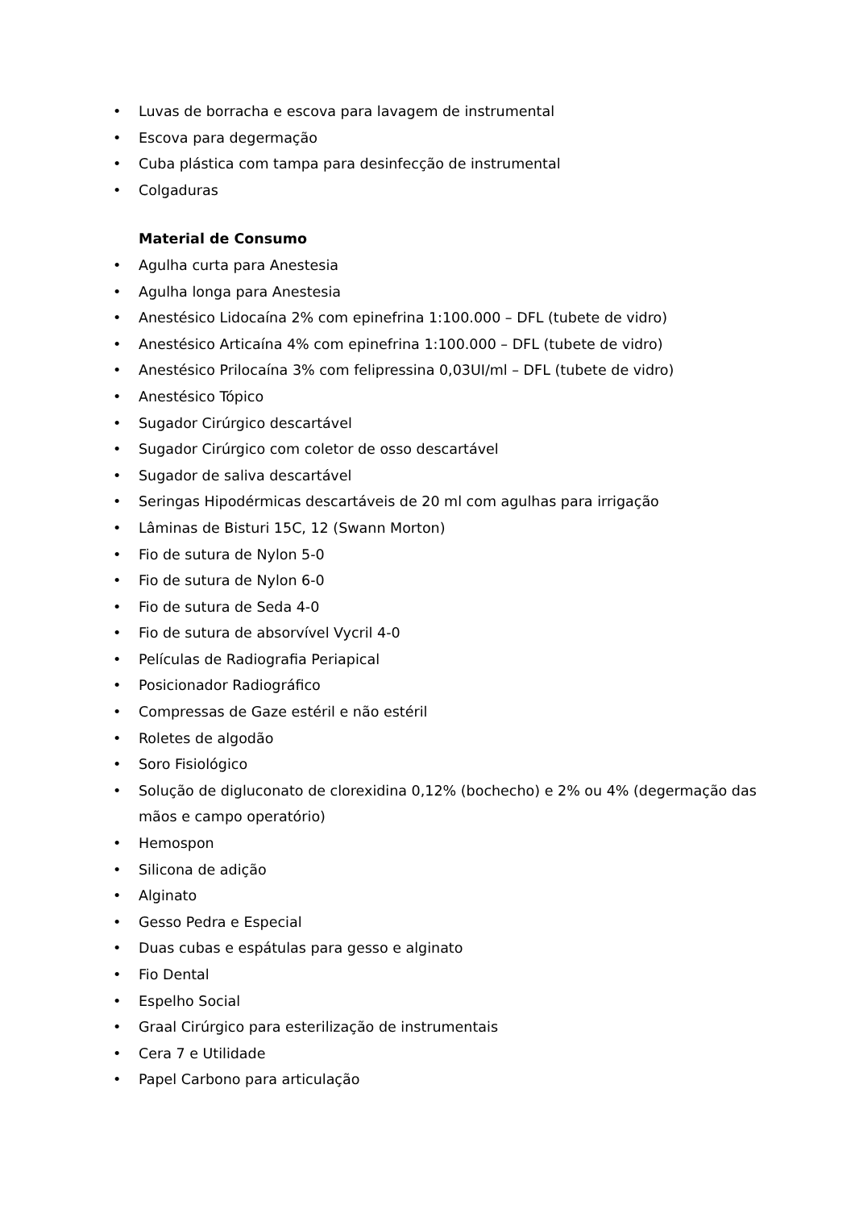• Luvas de borracha e escova para lavagem de instrumental
• Escova para degermação
• Cuba plástica com tampa para desinfecção de instrumental
• Colgaduras
Material de Consumo
• Agulha curta para Anestesia
• Agulha longa para Anestesia
• Anestésico Lidocaína 2% com epinefrina 1:100.000 – DFL (tubete de vidro)
• Anestésico Articaína 4% com epinefrina 1:100.000 – DFL (tubete de vidro)
• Anestésico Prilocaína 3% com felipressina 0,03UI/ml – DFL (tubete de vidro)
• Anestésico Tópico
• Sugador Cirúrgico descartável
• Sugador Cirúrgico com coletor de osso descartável
• Sugador de saliva descartável
• Seringas Hipodérmicas descartáveis de 20 ml com agulhas para irrigação
• Lâminas de Bisturi 15C, 12 (Swann Morton)
• Fio de sutura de Nylon 5-0
• Fio de sutura de Nylon 6-0
• Fio de sutura de Seda 4-0
• Fio de sutura de absorvível Vycril 4-0
• Películas de Radiografia Periapical
• Posicionador Radiográfico
• Compressas de Gaze estéril e não estéril
• Roletes de algodão
• Soro Fisiológico
• Solução de digluconato de clorexidina 0,12% (bochecho) e 2% ou 4% (degermação das mãos e campo operatório)
• Hemospon
• Silicona de adição
• Alginato
• Gesso Pedra e Especial
• Duas cubas e espátulas para gesso e alginato
• Fio Dental
• Espelho Social
• Graal Cirúrgico para esterilização de instrumentais
• Cera 7 e Utilidade
• Papel Carbono para articulação